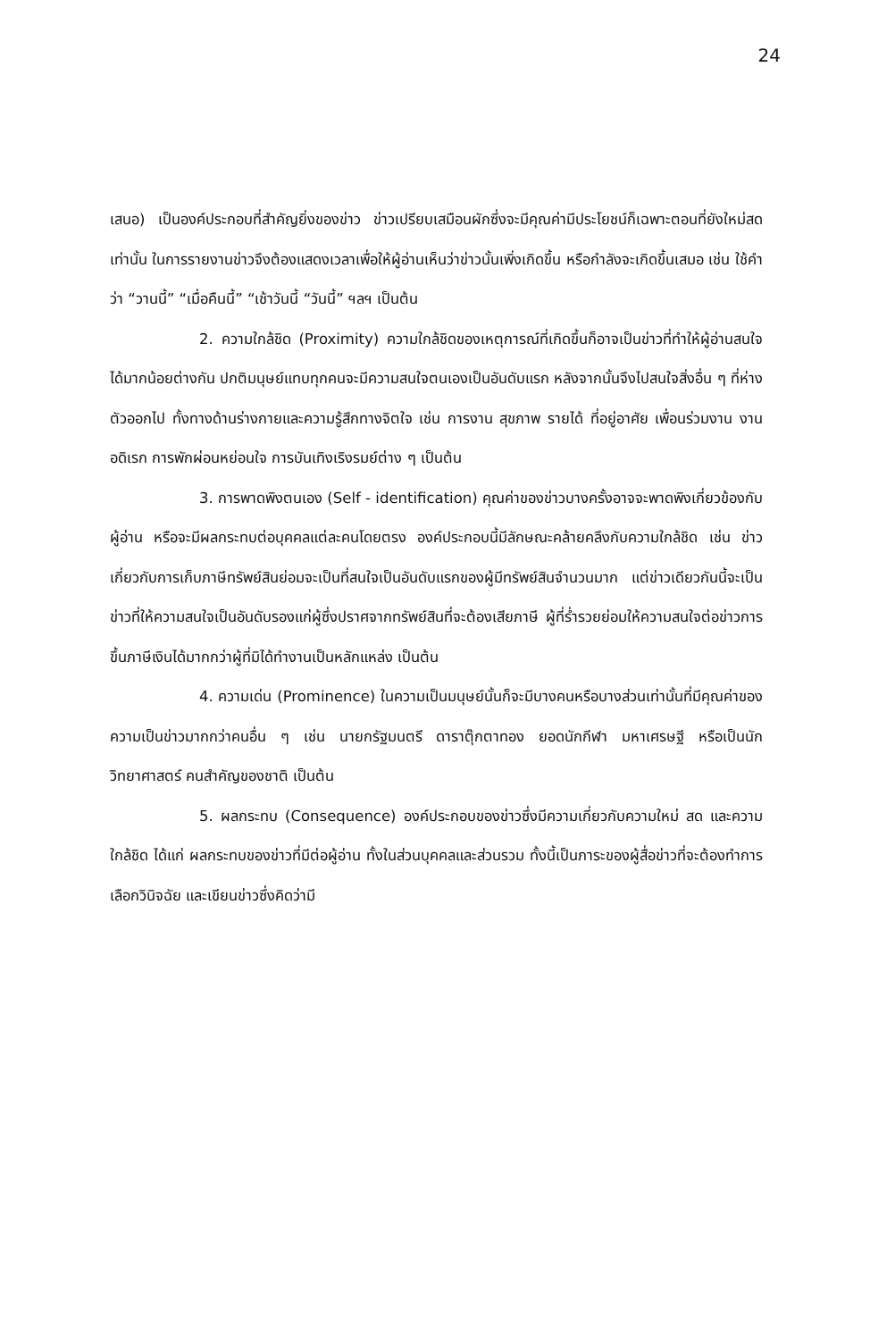24
เสนอ) เป็นองค์ประกอบที่สำคัญยิ่งของข่าว ข่าวเปรียบเสมือนผักซึ่งจะมีคุณค่ามีประโยชน์ก็เฉพาะตอนที่ยังใหม่สดเท่านั้น ในการรายงานข่าวจึงต้องแสดงเวลาเพื่อให้ผู้อ่านเห็นว่าข่าวนั้นเพิ่งเกิดขึ้น หรือกำลังจะเกิดขึ้นเสมอ เช่น ใช้คำว่า “วานนี้” “เมื่อคืนนี้” “เช้าวันนี้ “วันนี้” ฯลฯ เป็นต้น
2. ความใกล้ชิด (Proximity) ความใกล้ชิดของเหตุการณ์ที่เกิดขึ้นก็อาจเป็นข่าวที่ทำให้ผู้อ่านสนใจได้มากน้อยต่างกัน ปกติมนุษย์แทบทุกคนจะมีความสนใจตนเองเป็นอันดับแรก หลังจากนั้นจึงไปสนใจสิ่งอื่น ๆ ที่ห่างตัวออกไป ทั้งทางด้านร่างกายและความรู้สึกทางจิตใจ เช่น การงาน สุขภาพ รายได้ ที่อยู่อาศัย เพื่อนร่วมงาน งานอดิเรก การพักผ่อนหย่อนใจ การบันเทิงเริงรมย์ต่าง ๆ เป็นต้น
3. การพาดพิงตนเอง (Self - identification) คุณค่าของข่าวบางครั้งอาจจะพาดพิงเกี่ยวข้องกับผู้อ่าน หรือจะมีผลกระทบต่อบุคคลแต่ละคนโดยตรง องค์ประกอบนี้มีลักษณะคล้ายคลึงกับความใกล้ชิด เช่น ข่าวเกี่ยวกับการเก็บภาษีทรัพย์สินย่อมจะเป็นที่สนใจเป็นอันดับแรกของผู้มีทรัพย์สินจำนวนมาก แต่ข่าวเดียวกันนี้จะเป็นข่าวที่ให้ความสนใจเป็นอันดับรองแก่ผู้ซึ่งปราศจากทรัพย์สินที่จะต้องเสียภาษี ผู้ที่ร่ำรวยย่อมให้ความสนใจต่อข่าวการขึ้นภาษีเงินได้มากกว่าผู้ที่มิได้ทำงานเป็นหลักแหล่ง เป็นต้น
4. ความเด่น (Prominence) ในความเป็นมนุษย์นั้นก็จะมีบางคนหรือบางส่วนเท่านั้นที่มีคุณค่าของความเป็นข่าวมากกว่าคนอื่น ๆ เช่น นายกรัฐมนตรี ดาราตุ๊กตาทอง ยอดนักกีฬา มหาเศรษฐี หรือเป็นนักวิทยาศาสตร์ คนสำคัญของชาติ เป็นต้น
5. ผลกระทบ (Consequence) องค์ประกอบของข่าวซึ่งมีความเกี่ยวกับความใหม่ สด และความใกล้ชิด ได้แก่ ผลกระทบของข่าวที่มีต่อผู้อ่าน ทั้งในส่วนบุคคลและส่วนรวม ทั้งนี้เป็นภาระของผู้สื่อข่าวที่จะต้องทำการเลือกวินิจฉัย และเขียนข่าวซึ่งคิดว่ามี